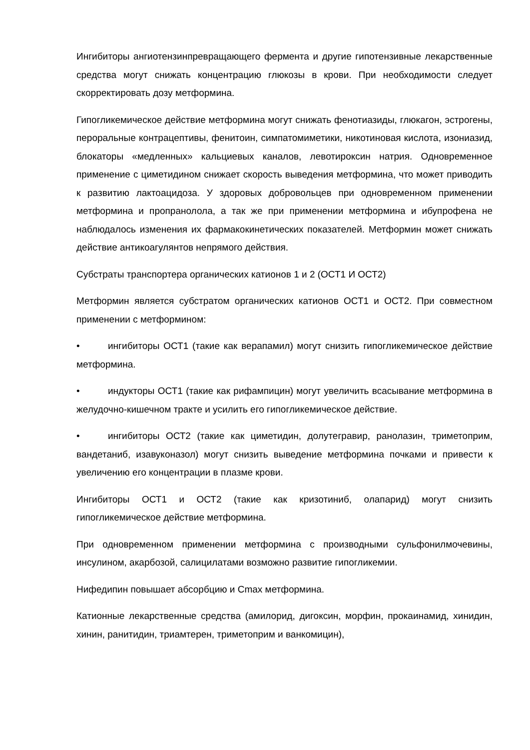Ингибиторы ангиотензинпревращающего фермента и другие гипотензивные лекарственные средства могут снижать концентрацию глюкозы в крови. При необходимости следует скорректировать дозу метформина.
Гипогликемическое действие метформина могут снижать фенотиазиды, глюкагон, эстрогены, пероральные контрацептивы, фенитоин, симпатомиметики, никотиновая кислота, изониазид, блокаторы «медленных» кальциевых каналов, левотироксин натрия. Одновременное применение с циметидином снижает скорость выведения метформина, что может приводить к развитию лактоацидоза. У здоровых добровольцев при одновременном применении метформина и пропранолола, а так же при применении метформина и ибупрофена не наблюдалось изменения их фармакокинетических показателей. Метформин может снижать действие антикоагулянтов непрямого действия.
Субстраты транспортера органических катионов 1 и 2 (ОСТ1 И ОСТ2)
Метформин является субстратом органических катионов ОСТ1 и ОСТ2. При совместном применении с метформином:
• ингибиторы ОСТ1 (такие как верапамил) могут снизить гипогликемическое действие метформина.
• индукторы ОСТ1 (такие как рифампицин) могут увеличить всасывание метформина в желудочно-кишечном тракте и усилить его гипогликемическое действие.
• ингибиторы ОСТ2 (такие как циметидин, долутегравир, ранолазин, триметоприм, вандетаниб, изавуконазол) могут снизить выведение метформина почками и привести к увеличению его концентрации в плазме крови.
Ингибиторы ОСТ1 и ОСТ2 (такие как кризотиниб, олапарид) могут снизить гипогликемическое действие метформина.
При одновременном применении метформина с производными сульфонилмочевины, инсулином, акарбозой, салицилатами возможно развитие гипогликемии.
Нифедипин повышает абсорбцию и Cmax метформина.
Катионные лекарственные средства (амилорид, дигоксин, морфин, прокаинамид, хинидин, хинин, ранитидин, триамтерен, триметоприм и ванкомицин),